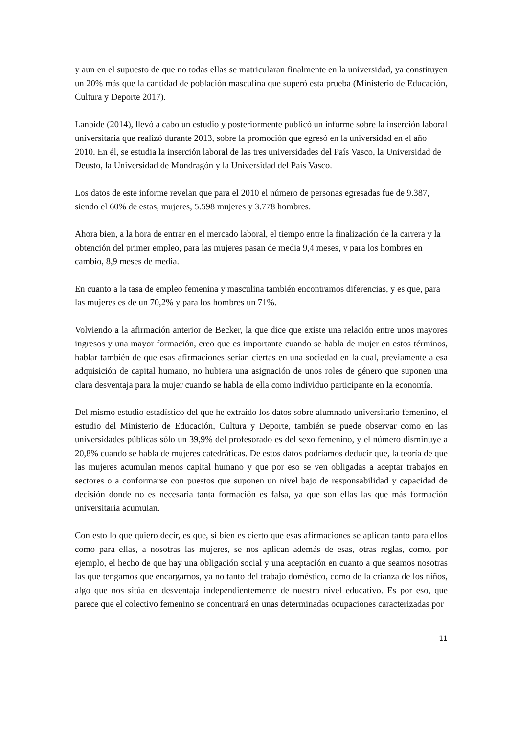y aun en el supuesto de que no todas ellas se matricularan finalmente en la universidad, ya constituyen un 20% más que la cantidad de población masculina que superó esta prueba (Ministerio de Educación, Cultura y Deporte 2017).
Lanbide (2014), llevó a cabo un estudio y posteriormente publicó un informe sobre la inserción laboral universitaria que realizó durante 2013, sobre la promoción que egresó en la universidad en el año 2010. En él, se estudia la inserción laboral de las tres universidades del País Vasco, la Universidad de Deusto, la Universidad de Mondragón y la Universidad del País Vasco.
Los datos de este informe revelan que para el 2010 el número de personas egresadas fue de 9.387, siendo el 60% de estas, mujeres, 5.598 mujeres y 3.778 hombres.
Ahora bien, a la hora de entrar en el mercado laboral, el tiempo entre la finalización de la carrera y la obtención del primer empleo, para las mujeres pasan de media 9,4 meses, y para los hombres en cambio, 8,9 meses de media.
En cuanto a la tasa de empleo femenina y masculina también encontramos diferencias, y es que, para las mujeres es de un 70,2% y para los hombres un 71%.
Volviendo a la afirmación anterior de Becker, la que dice que existe una relación entre unos mayores ingresos y una mayor formación, creo que es importante cuando se habla de mujer en estos términos, hablar también de que esas afirmaciones serían ciertas en una sociedad en la cual, previamente a esa adquisición de capital humano, no hubiera una asignación de unos roles de género que suponen una clara desventaja para la mujer cuando se habla de ella como individuo participante en la economía.
Del mismo estudio estadístico del que he extraído los datos sobre alumnado universitario femenino, el estudio del Ministerio de Educación, Cultura y Deporte, también se puede observar como en las universidades públicas sólo un 39,9% del profesorado es del sexo femenino, y el número disminuye a 20,8% cuando se habla de mujeres catedráticas. De estos datos podríamos deducir que, la teoría de que las mujeres acumulan menos capital humano y que por eso se ven obligadas a aceptar trabajos en sectores o a conformarse con puestos que suponen un nivel bajo de responsabilidad y capacidad de decisión donde no es necesaria tanta formación es falsa, ya que son ellas las que más formación universitaria acumulan.
Con esto lo que quiero decir, es que, si bien es cierto que esas afirmaciones se aplican tanto para ellos como para ellas, a nosotras las mujeres, se nos aplican además de esas, otras reglas, como, por ejemplo, el hecho de que hay una obligación social y una aceptación en cuanto a que seamos nosotras las que tengamos que encargarnos, ya no tanto del trabajo doméstico, como de la crianza de los niños, algo que nos sitúa en desventaja independientemente de nuestro nivel educativo. Es por eso, que parece que el colectivo femenino se concentrará en unas determinadas ocupaciones caracterizadas por
11